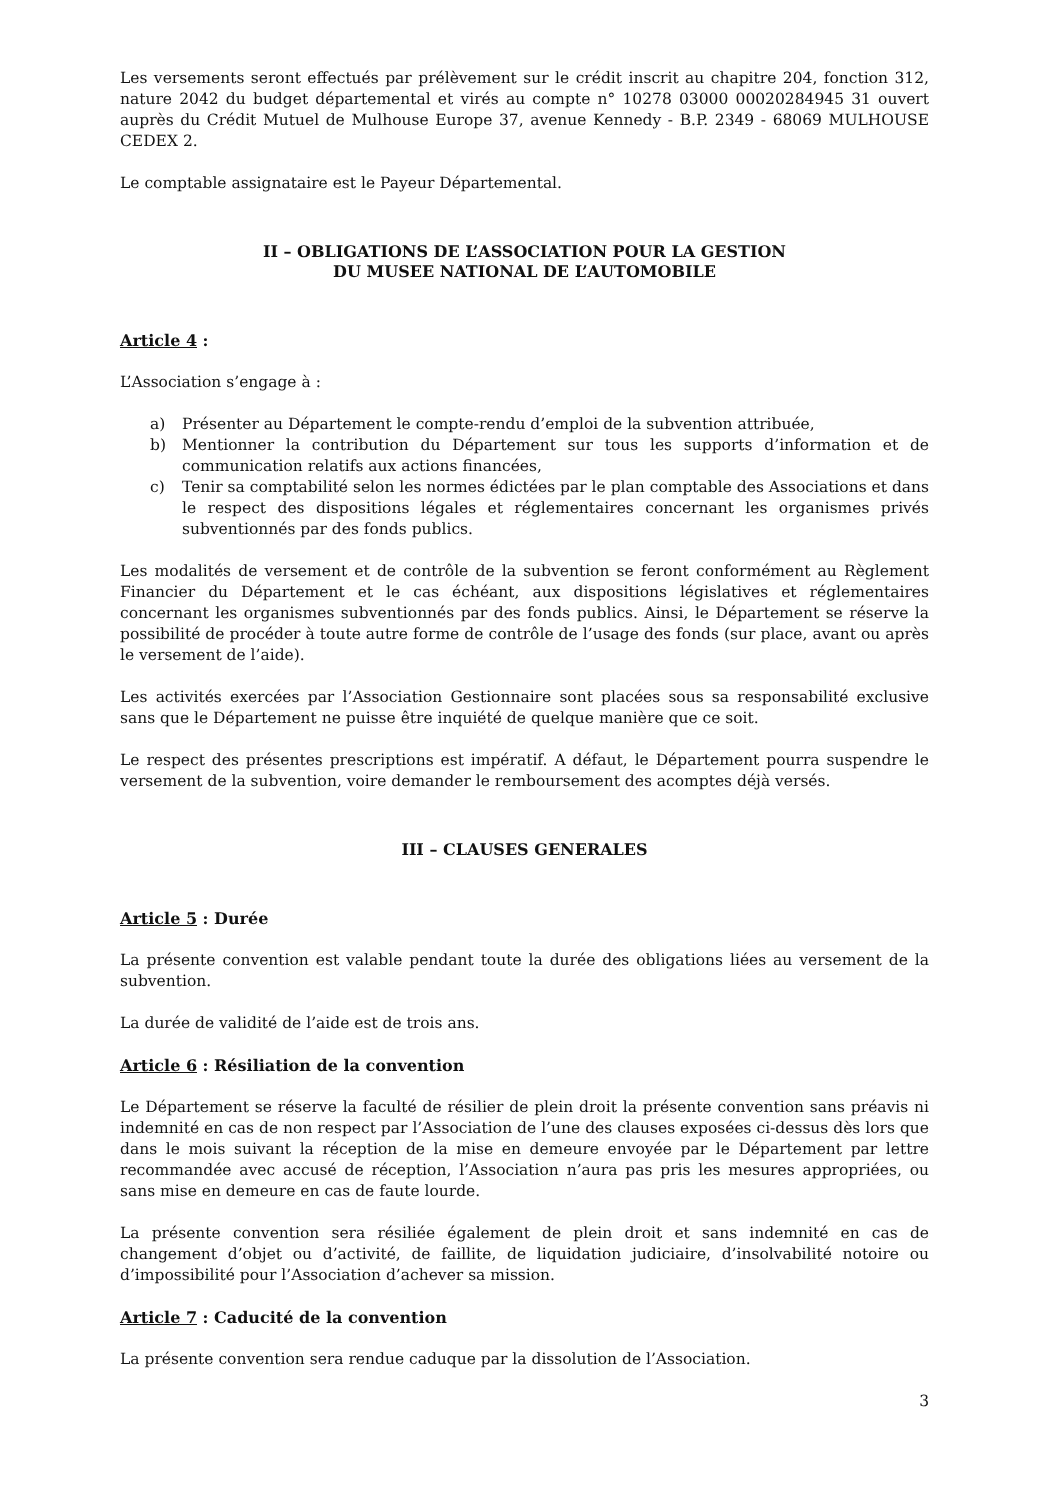Les versements seront effectués par prélèvement sur le crédit inscrit au chapitre 204, fonction 312, nature 2042 du budget départemental et virés au compte n° 10278 03000 00020284945 31 ouvert auprès du Crédit Mutuel de Mulhouse Europe 37, avenue Kennedy - B.P. 2349 - 68069 MULHOUSE CEDEX 2.
Le comptable assignataire est le Payeur Départemental.
II – OBLIGATIONS DE L’ASSOCIATION POUR LA GESTION
DU MUSEE NATIONAL DE L’AUTOMOBILE
Article 4 :
L’Association s’engage à :
a) Présenter au Département le compte-rendu d’emploi de la subvention attribuée,
b) Mentionner la contribution du Département sur tous les supports d’information et de communication relatifs aux actions financées,
c) Tenir sa comptabilité selon les normes édictées par le plan comptable des Associations et dans le respect des dispositions légales et réglementaires concernant les organismes privés subventionnés par des fonds publics.
Les modalités de versement et de contrôle de la subvention se feront conformément au Règlement Financier du Département et le cas échéant, aux dispositions législatives et réglementaires concernant les organismes subventionnés par des fonds publics. Ainsi, le Département se réserve la possibilité de procéder à toute autre forme de contrôle de l’usage des fonds (sur place, avant ou après le versement de l’aide).
Les activités exercées par l’Association Gestionnaire sont placées sous sa responsabilité exclusive sans que le Département ne puisse être inquiété de quelque manière que ce soit.
Le respect des présentes prescriptions est impératif. A défaut, le Département pourra suspendre le versement de la subvention, voire demander le remboursement des acomptes déjà versés.
III – CLAUSES GENERALES
Article 5 : Durée
La présente convention est valable pendant toute la durée des obligations liées au versement de la subvention.
La durée de validité de l’aide est de trois ans.
Article 6 : Résiliation de la convention
Le Département se réserve la faculté de résilier de plein droit la présente convention sans préavis ni indemnité en cas de non respect par l’Association de l’une des clauses exposées ci-dessus dès lors que dans le mois suivant la réception de la mise en demeure envoyée par le Département par lettre recommandée avec accusé de réception, l’Association n’aura pas pris les mesures appropriées, ou sans mise en demeure en cas de faute lourde.
La présente convention sera résiliée également de plein droit et sans indemnité en cas de changement d’objet ou d’activité, de faillite, de liquidation judiciaire, d’insolvabilité notoire ou d’impossibilité pour l’Association d’achever sa mission.
Article 7 : Caducité de la convention
La présente convention sera rendue caduque par la dissolution de l’Association.
3